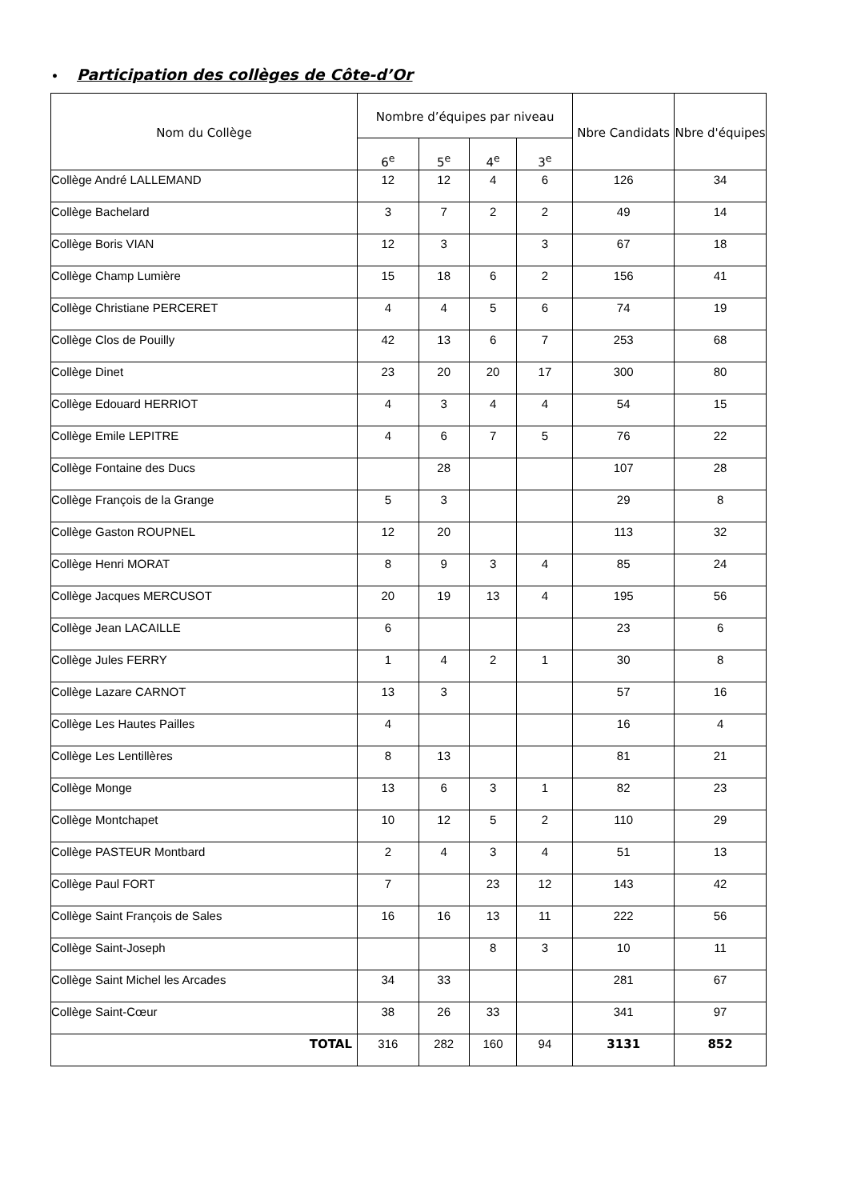• Participation des collèges de Côte-d’Or
| Nom du Collège | Nombre d’équipes par niveau | | | | Nbre Candidats | Nbre d'équipes |
| --- | --- | --- | --- | --- | --- | --- |
| | 6<sup>e</sup> | 5<sup>e</sup> | 4<sup>e</sup> | 3<sup>e</sup> | | |
| Collège André LALLEMAND | 12 | 12 | 4 | 6 | 126 | 34 |
| Collège Bachelard | 3 | 7 | 2 | 2 | 49 | 14 |
| Collège Boris VIAN | 12 | 3 | | 3 | 67 | 18 |
| Collège Champ Lumière | 15 | 18 | 6 | 2 | 156 | 41 |
| Collège Christiane PERCERET | 4 | 4 | 5 | 6 | 74 | 19 |
| Collège Clos de Pouilly | 42 | 13 | 6 | 7 | 253 | 68 |
| Collège Dinet | 23 | 20 | 20 | 17 | 300 | 80 |
| Collège Edouard HERRIOT | 4 | 3 | 4 | 4 | 54 | 15 |
| Collège Emile LEPITRE | 4 | 6 | 7 | 5 | 76 | 22 |
| Collège Fontaine des Ducs | | 28 | | | 107 | 28 |
| Collège François de la Grange | 5 | 3 | | | 29 | 8 |
| Collège Gaston ROUPNEL | 12 | 20 | | | 113 | 32 |
| Collège Henri MORAT | 8 | 9 | 3 | 4 | 85 | 24 |
| Collège Jacques MERCUSOT | 20 | 19 | 13 | 4 | 195 | 56 |
| Collège Jean LACAILLE | 6 | | | | 23 | 6 |
| Collège Jules FERRY | 1 | 4 | 2 | 1 | 30 | 8 |
| Collège Lazare CARNOT | 13 | 3 | | | 57 | 16 |
| Collège Les Hautes Pailles | 4 | | | | 16 | 4 |
| Collège Les Lentillères | 8 | 13 | | | 81 | 21 |
| Collège Monge | 13 | 6 | 3 | 1 | 82 | 23 |
| Collège Montchapet | 10 | 12 | 5 | 2 | 110 | 29 |
| Collège PASTEUR Montbard | 2 | 4 | 3 | 4 | 51 | 13 |
| Collège Paul FORT | 7 | | 23 | 12 | 143 | 42 |
| Collège Saint François de Sales | 16 | 16 | 13 | 11 | 222 | 56 |
| Collège Saint-Joseph | | | 8 | 3 | 10 | 11 |
| Collège Saint Michel les Arcades | 34 | 33 | | | 281 | 67 |
| Collège Saint-Cœur | 38 | 26 | 33 | | 341 | 97 |
| TOTAL | 316 | 282 | 160 | 94 | 3131 | 852 |